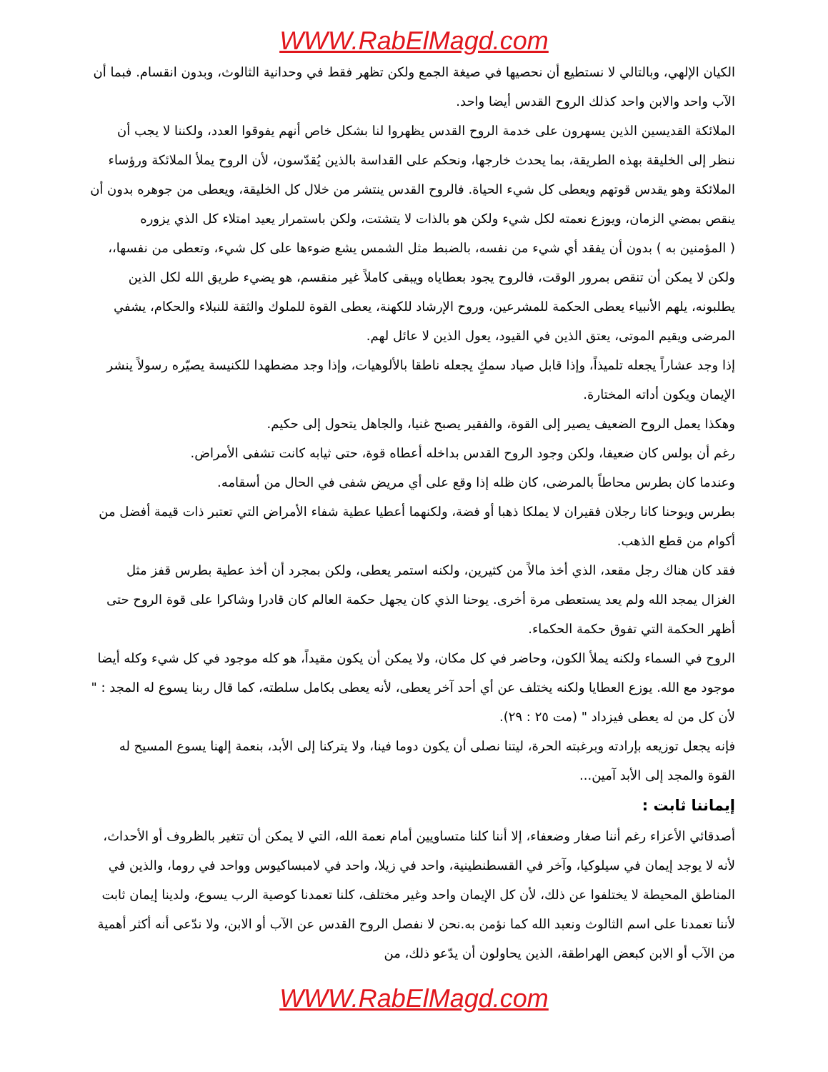WWW.RabElMagd.com
الكيان الإلهي، وبالتالي لا نستطيع أن نحصيها في صيغة الجمع ولكن تظهر فقط في وحدانية الثالوث، وبدون انقسام. فبما أن الآب واحد والابن واحد كذلك الروح القدس أيضا واحد.
الملائكة القديسين الذين يسهرون على خدمة الروح القدس يظهروا لنا بشكل خاص أنهم يفوقوا العدد، ولكننا لا يجب أن ننظر إلى الخليقة بهذه الطريقة، بما يحدث خارجها، ونحكم على القداسة بالذين يُقدّسون، لأن الروح يملأ الملائكة ورؤساء الملائكة وهو يقدس قوتهم ويعطى كل شيء الحياة. فالروح القدس ينتشر من خلال كل الخليقة، ويعطى من جوهره بدون أن ينقص بمضي الزمان، ويوزع نعمته لكل شيء ولكن هو بالذات لا يتشتت، ولكن باستمرار يعيد امتلاء كل الذي يزوره
( المؤمنين به ) بدون أن يفقد أي شيء من نفسه، بالضبط مثل الشمس يشع ضوءها على كل شيء، وتعطى من نفسها،، ولكن لا يمكن أن تنقص بمرور الوقت، فالروح يجود بعطاياه ويبقى كاملاً غير منقسم، هو يضيء طريق الله لكل الذين يطلبونه، يلهم الأنبياء يعطى الحكمة للمشرعين، وروح الإرشاد للكهنة، يعطى القوة للملوك والثقة للنبلاء والحكام، يشفي المرضى ويقيم الموتى، يعتق الذين في القيود، يعول الذين لا عائل لهم.
إذا وجد عشاراً يجعله تلميذاً، وإذا قابل صياد سمكٍ يجعله ناطقا بالألوهيات، وإذا وجد مضطهدا للكنيسة يصيّره رسولاً ينشر الإيمان ويكون أداته المختارة.
وهكذا يعمل الروح الضعيف يصير إلى القوة، والفقير يصبح غنيا، والجاهل يتحول إلى حكيم.
رغم أن بولس كان ضعيفا، ولكن وجود الروح القدس بداخله أعطاه قوة، حتى ثيابه كانت تشفى الأمراض.
وعندما كان بطرس محاطاً بالمرضى، كان ظله إذا وقع على أي مريض شفى في الحال من أسقامه.
بطرس ويوحنا كانا رجلان فقيران لا يملكا ذهبا أو فضة، ولكنهما أعطيا عطية شفاء الأمراض التي تعتبر ذات قيمة أفضل من أكوام من قطع الذهب.
فقد كان هناك رجل مقعد، الذي أخذ مالاً من كثيرين، ولكنه استمر يعطى، ولكن بمجرد أن أخذ عطية بطرس قفز مثل الغزال يمجد الله ولم يعد يستعطى مرة أخرى. يوحنا الذي كان يجهل حكمة العالم كان قادرا وشاكرا على قوة الروح حتى أظهر الحكمة التي تفوق حكمة الحكماء.
الروح في السماء ولكنه يملأ الكون، وحاضر في كل مكان، ولا يمكن أن يكون مقيداً، هو كله موجود في كل شيء وكله أيضا موجود مع الله. يوزع العطايا ولكنه يختلف عن أي أحد آخر يعطى، لأنه يعطى بكامل سلطته، كما قال ربنا يسوع له المجد : " لأن كل من له يعطى فيزداد " (مت ٢٥ : ٢٩).
فإنه يجعل توزيعه بإرادته وبرغبته الحرة، ليتنا نصلى أن يكون دوما فينا، ولا يتركنا إلى الأبد، بنعمة إلهنا يسوع المسيح له القوة والمجد إلى الأبد آمين...
إيماننا ثابت :
أصدقائي الأعزاء رغم أننا صغار وضعفاء، إلا أننا كلنا متساويين أمام نعمة الله، التي لا يمكن أن تتغير بالظروف أو الأحداث، لأنه لا يوجد إيمان في سيلوكيا، وآخر في القسطنطينية، واحد في زيلا، واحد في لامبساكيوس وواحد في روما، والذين في المناطق المحيطة لا يختلفوا عن ذلك، لأن كل الإيمان واحد وغير مختلف، كلنا تعمدنا كوصية الرب يسوع، ولدينا إيمان ثابت لأننا تعمدنا على اسم الثالوث ونعبد الله كما نؤمن به.نحن لا نفصل الروح القدس عن الآب أو الابن، ولا ندّعى أنه أكثر أهمية من الآب أو الابن كبعض الهراطقة، الذين يحاولون أن يدّعو ذلك، من
WWW.RabElMagd.com